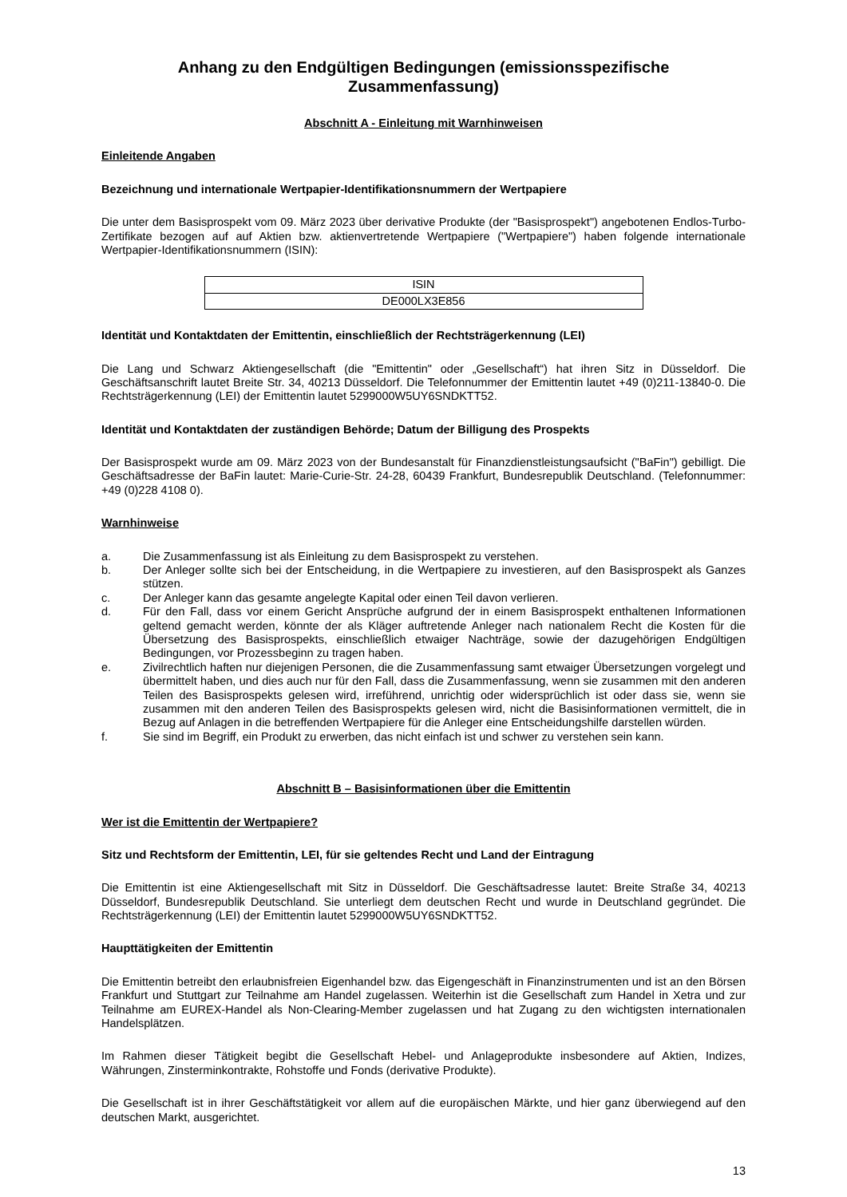Anhang zu den Endgültigen Bedingungen (emissionsspezifische Zusammenfassung)
Abschnitt A - Einleitung mit Warnhinweisen
Einleitende Angaben
Bezeichnung und internationale Wertpapier-Identifikationsnummern der Wertpapiere
Die unter dem Basisprospekt vom 09. März 2023 über derivative Produkte (der "Basisprospekt") angebotenen Endlos-Turbo-Zertifikate bezogen auf auf Aktien bzw. aktienvertretende Wertpapiere ("Wertpapiere") haben folgende internationale Wertpapier-Identifikationsnummern (ISIN):
| ISIN |
| DE000LX3E856 |
Identität und Kontaktdaten der Emittentin, einschließlich der Rechtsträgerkennung (LEI)
Die Lang und Schwarz Aktiengesellschaft (die "Emittentin" oder „Gesellschaft“) hat ihren Sitz in Düsseldorf. Die Geschäftsanschrift lautet Breite Str. 34, 40213 Düsseldorf. Die Telefonnummer der Emittentin lautet +49 (0)211-13840-0. Die Rechtsträgerkennung (LEI) der Emittentin lautet 5299000W5UY6SNDKTT52.
Identität und Kontaktdaten der zuständigen Behörde; Datum der Billigung des Prospekts
Der Basisprospekt wurde am 09. März 2023 von der Bundesanstalt für Finanzdienstleistungsaufsicht ("BaFin") gebilligt. Die Geschäftsadresse der BaFin lautet: Marie-Curie-Str. 24-28, 60439 Frankfurt, Bundesrepublik Deutschland. (Telefonnummer: +49 (0)228 4108 0).
Warnhinweise
a. Die Zusammenfassung ist als Einleitung zu dem Basisprospekt zu verstehen.
b. Der Anleger sollte sich bei der Entscheidung, in die Wertpapiere zu investieren, auf den Basisprospekt als Ganzes stützen.
c. Der Anleger kann das gesamte angelegte Kapital oder einen Teil davon verlieren.
d. Für den Fall, dass vor einem Gericht Ansprüche aufgrund der in einem Basisprospekt enthaltenen Informationen geltend gemacht werden, könnte der als Kläger auftretende Anleger nach nationalem Recht die Kosten für die Übersetzung des Basisprospekts, einschließlich etwaiger Nachträge, sowie der dazugehörigen Endgültigen Bedingungen, vor Prozessbeginn zu tragen haben.
e. Zivilrechtlich haften nur diejenigen Personen, die die Zusammenfassung samt etwaiger Übersetzungen vorgelegt und übermittelt haben, und dies auch nur für den Fall, dass die Zusammenfassung, wenn sie zusammen mit den anderen Teilen des Basisprospekts gelesen wird, irreführend, unrichtig oder widersprüchlich ist oder dass sie, wenn sie zusammen mit den anderen Teilen des Basisprospekts gelesen wird, nicht die Basisinformationen vermittelt, die in Bezug auf Anlagen in die betreffenden Wertpapiere für die Anleger eine Entscheidungshilfe darstellen würden.
f. Sie sind im Begriff, ein Produkt zu erwerben, das nicht einfach ist und schwer zu verstehen sein kann.
Abschnitt B – Basisinformationen über die Emittentin
Wer ist die Emittentin der Wertpapiere?
Sitz und Rechtsform der Emittentin, LEI, für sie geltendes Recht und Land der Eintragung
Die Emittentin ist eine Aktiengesellschaft mit Sitz in Düsseldorf. Die Geschäftsadresse lautet: Breite Straße 34, 40213 Düsseldorf, Bundesrepublik Deutschland. Sie unterliegt dem deutschen Recht und wurde in Deutschland gegründet. Die Rechtsträgerkennung (LEI) der Emittentin lautet 5299000W5UY6SNDKTT52.
Haupttätigkeiten der Emittentin
Die Emittentin betreibt den erlaubnisfreien Eigenhandel bzw. das Eigengeschäft in Finanzinstrumenten und ist an den Börsen Frankfurt und Stuttgart zur Teilnahme am Handel zugelassen. Weiterhin ist die Gesellschaft zum Handel in Xetra und zur Teilnahme am EUREX-Handel als Non-Clearing-Member zugelassen und hat Zugang zu den wichtigsten internationalen Handelsplätzen.
Im Rahmen dieser Tätigkeit begibt die Gesellschaft Hebel- und Anlageprodukte insbesondere auf Aktien, Indizes, Währungen, Zinsterminkontrakte, Rohstoffe und Fonds (derivative Produkte).
Die Gesellschaft ist in ihrer Geschäftstätigkeit vor allem auf die europäischen Märkte, und hier ganz überwiegend auf den deutschen Markt, ausgerichtet.
13